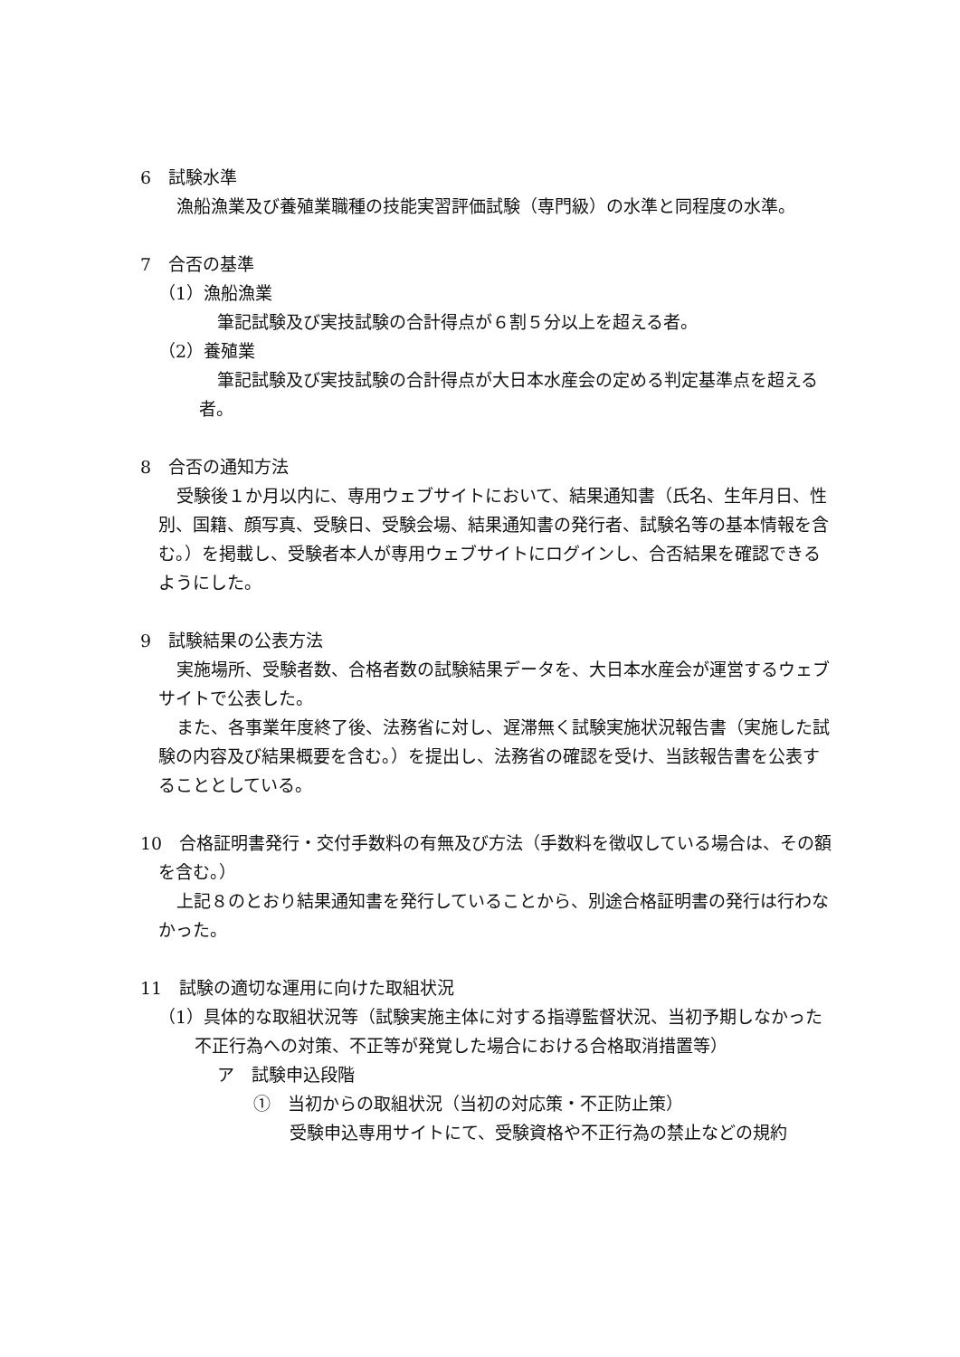6　試験水準
漁船漁業及び養殖業職種の技能実習評価試験（専門級）の水準と同程度の水準。
7　合否の基準
（1）漁船漁業
筆記試験及び実技試験の合計得点が６割５分以上を超える者。
（2）養殖業
筆記試験及び実技試験の合計得点が大日本水産会の定める判定基準点を超える者。
8　合否の通知方法
受験後１か月以内に、専用ウェブサイトにおいて、結果通知書（氏名、生年月日、性別、国籍、顔写真、受験日、受験会場、結果通知書の発行者、試験名等の基本情報を含む。）を掲載し、受験者本人が専用ウェブサイトにログインし、合否結果を確認できるようにした。
9　試験結果の公表方法
実施場所、受験者数、合格者数の試験結果データを、大日本水産会が運営するウェブサイトで公表した。
また、各事業年度終了後、法務省に対し、遅滞無く試験実施状況報告書（実施した試験の内容及び結果概要を含む。）を提出し、法務省の確認を受け、当該報告書を公表することとしている。
10　合格証明書発行・交付手数料の有無及び方法（手数料を徴収している場合は、その額を含む。）
上記８のとおり結果通知書を発行していることから、別途合格証明書の発行は行わなかった。
11　試験の適切な運用に向けた取組状況
（1）具体的な取組状況等（試験実施主体に対する指導監督状況、当初予期しなかった不正行為への対策、不正等が発覚した場合における合格取消措置等）
ア　試験申込段階
①　当初からの取組状況（当初の対応策・不正防止策）
受験申込専用サイトにて、受験資格や不正行為の禁止などの規約